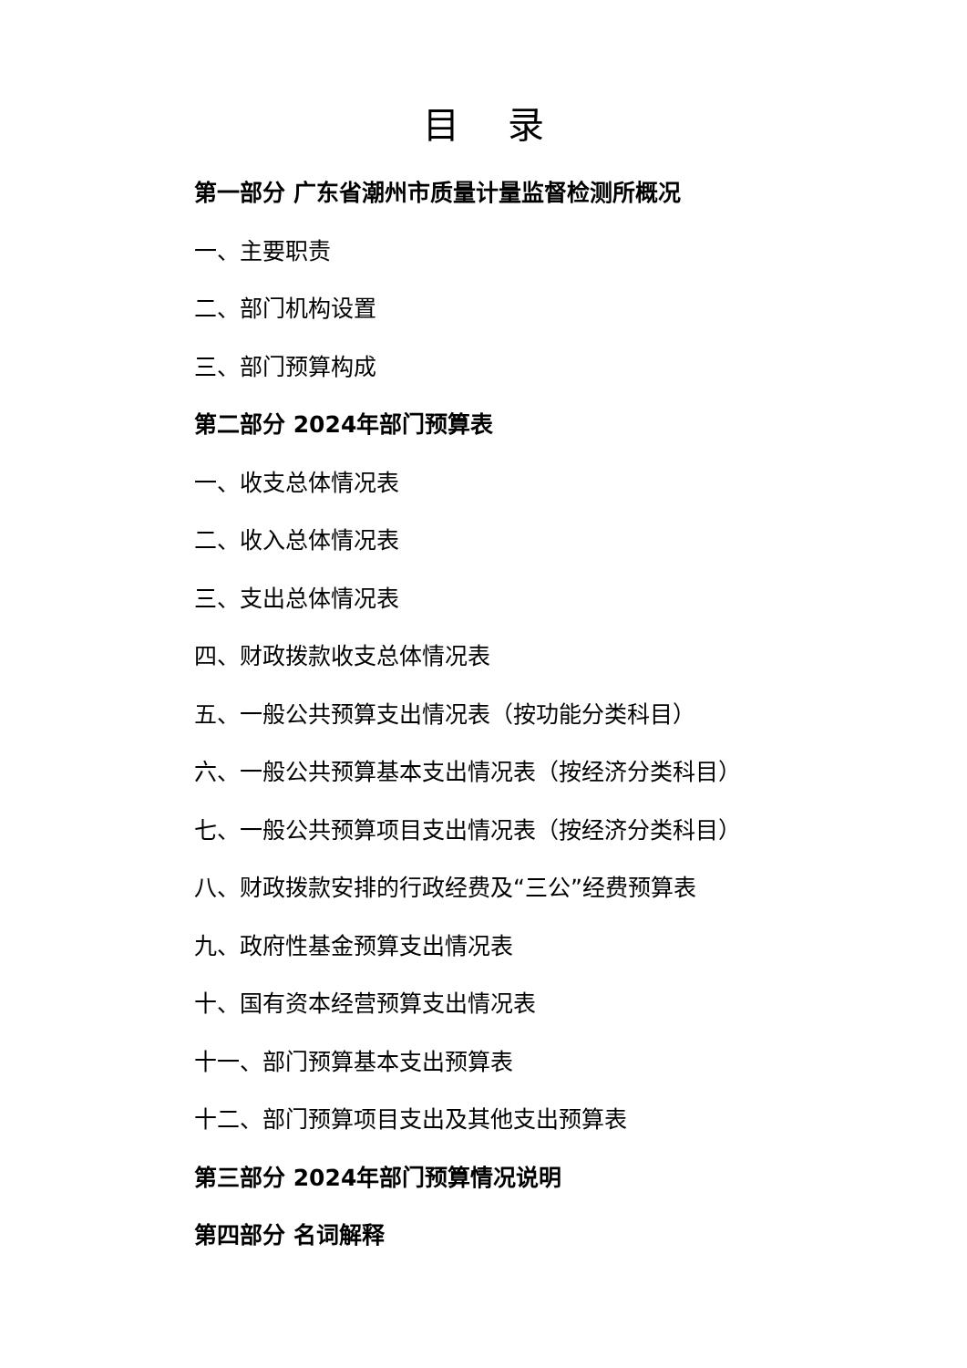目 录
第一部分 广东省潮州市质量计量监督检测所概况
一、主要职责
二、部门机构设置
三、部门预算构成
第二部分 2024年部门预算表
一、收支总体情况表
二、收入总体情况表
三、支出总体情况表
四、财政拨款收支总体情况表
五、一般公共预算支出情况表（按功能分类科目）
六、一般公共预算基本支出情况表（按经济分类科目）
七、一般公共预算项目支出情况表（按经济分类科目）
八、财政拨款安排的行政经费及“三公”经费预算表
九、政府性基金预算支出情况表
十、国有资本经营预算支出情况表
十一、部门预算基本支出预算表
十二、部门预算项目支出及其他支出预算表
第三部分 2024年部门预算情况说明
第四部分 名词解释